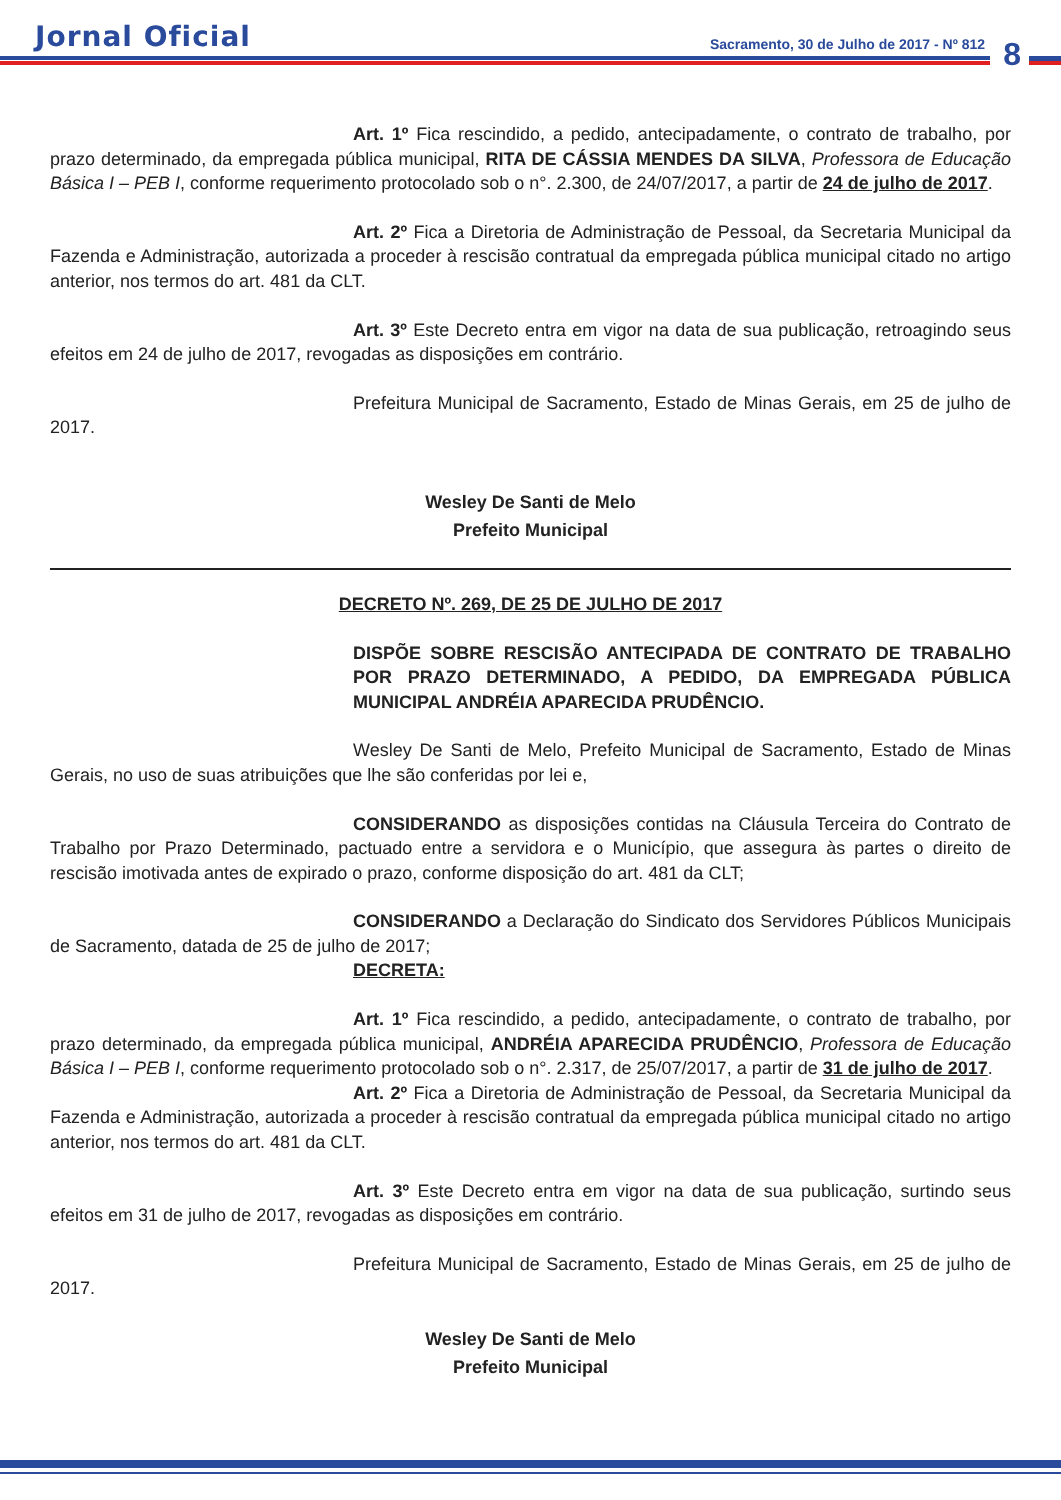Jornal Oficial
Sacramento, 30 de Julho de 2017 - Nº 812
8
Art. 1º Fica rescindido, a pedido, antecipadamente, o contrato de trabalho, por prazo determinado, da empregada pública municipal, RITA DE CÁSSIA MENDES DA SILVA, Professora de Educação Básica I – PEB I, conforme requerimento protocolado sob o n°. 2.300, de 24/07/2017, a partir de 24 de julho de 2017.
Art. 2º Fica a Diretoria de Administração de Pessoal, da Secretaria Municipal da Fazenda e Administração, autorizada a proceder à rescisão contratual da empregada pública municipal citado no artigo anterior, nos termos do art. 481 da CLT.
Art. 3º Este Decreto entra em vigor na data de sua publicação, retroagindo seus efeitos em 24 de julho de 2017, revogadas as disposições em contrário.
Prefeitura Municipal de Sacramento, Estado de Minas Gerais, em 25 de julho de 2017.
Wesley De Santi de Melo
Prefeito Municipal
DECRETO Nº. 269, DE 25 DE JULHO DE 2017
DISPÕE SOBRE RESCISÃO ANTECIPADA DE CONTRATO DE TRABALHO POR PRAZO DETERMINADO, A PEDIDO, DA EMPREGADA PÚBLICA MUNICIPAL ANDRÉIA APARECIDA PRUDÊNCIO.
Wesley De Santi de Melo, Prefeito Municipal de Sacramento, Estado de Minas Gerais, no uso de suas atribuições que lhe são conferidas por lei e,
CONSIDERANDO as disposições contidas na Cláusula Terceira do Contrato de Trabalho por Prazo Determinado, pactuado entre a servidora e o Município, que assegura às partes o direito de rescisão imotivada antes de expirado o prazo, conforme disposição do art. 481 da CLT;
CONSIDERANDO a Declaração do Sindicato dos Servidores Públicos Municipais de Sacramento, datada de 25 de julho de 2017;
DECRETA:
Art. 1º Fica rescindido, a pedido, antecipadamente, o contrato de trabalho, por prazo determinado, da empregada pública municipal, ANDRÉIA APARECIDA PRUDÊNCIO, Professora de Educação Básica I – PEB I, conforme requerimento protocolado sob o n°. 2.317, de 25/07/2017, a partir de 31 de julho de 2017.
Art. 2º Fica a Diretoria de Administração de Pessoal, da Secretaria Municipal da Fazenda e Administração, autorizada a proceder à rescisão contratual da empregada pública municipal citado no artigo anterior, nos termos do art. 481 da CLT.
Art. 3º Este Decreto entra em vigor na data de sua publicação, surtindo seus efeitos em 31 de julho de 2017, revogadas as disposições em contrário.
Prefeitura Municipal de Sacramento, Estado de Minas Gerais, em 25 de julho de 2017.
Wesley De Santi de Melo
Prefeito Municipal